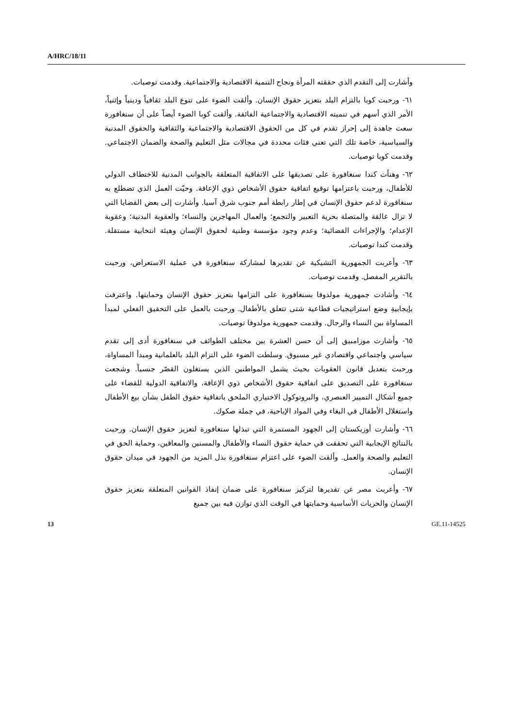A/HRC/18/11
وأشارت إلى التقدم الذي حققته المرأة ونجاح التنمية الاقتصادية والاجتماعية. وقدمت توصيات.
٦١- ورحبت كوبا بالتزام البلد بتعزيز حقوق الإنسان. وألقت الضوء على تنوع البلد ثقافياً ودينياً وإثنياً، الأمر الذي أسهم في تنميته الاقتصادية والاجتماعية الفائقة. وألقت كوبا الضوء أيضاً على أن سنغافورة سعت جاهدة إلى إحراز تقدم في كل من الحقوق الاقتصادية والاجتماعية والثقافية والحقوق المدنية والسياسية، خاصة تلك التي تعني فئات محددة في مجالات مثل التعليم والصحة والضمان الاجتماعي. وقدمت كوبا توصيات.
٦٢- وهنأت كندا سنغافورة على تصديقها على الاتفاقية المتعلقة بالجوانب المدنية للاختطاف الدولي للأطفال، ورحبت باعتزامها توقيع اتفاقية حقوق الأشخاص ذوي الإعاقة. وحيّت العمل الذي تضطلع به سنغافورة لدعم حقوق الإنسان في إطار رابطة أمم جنوب شرق آسيا. وأشارت إلى بعض القضايا التي لا تزال عالقة والمتصلة بحرية التعبير والتجمع؛ والعمال المهاجرين والنساء؛ والعقوبة البدنية؛ وعقوبة الإعدام؛ والإجراءات القضائية؛ وعدم وجود مؤسسة وطنية لحقوق الإنسان وهيئة انتخابية مستقلة. وقدمت كندا توصيات.
٦٣- وأعربت الجمهورية التشيكية عن تقديرها لمشاركة سنغافورة في عملية الاستعراض، ورحبت بالتقرير المفصل. وقدمت توصيات.
٦٤- وأشادت جمهورية مولدوفا بسنغافورة على التزامها بتعزيز حقوق الإنسان وحمايتها. واعترفت بإيجابيةِ وضع استراتيجيات قطاعية شتى تتعلق بالأطفال. ورحبت بالعمل على التحقيق الفعلي لمبدأ المساواة بين النساء والرجال. وقدمت جمهورية مولدوفا توصيات.
٦٥- وأشارت موزامبيق إلى أن حسن العشرة بين مختلف الطوائف في سنغافورة أدى إلى تقدم سياسي واجتماعي واقتصادي غير مسبوق. وسلطت الضوء على التزام البلد بالعلمانية ومبدأ المساواة، ورحبت بتعديل قانون العقوبات بحيث يشمل المواطنين الذين يستغلون القصّر جنسياً. وشجعت سنغافورة على التصديق على اتفاقية حقوق الأشخاص ذوي الإعاقة، والاتفاقية الدولية للقضاء على جميع أشكال التمييز العنصري، والبروتوكول الاختياري الملحق باتفاقية حقوق الطفل بشأن بيع الأطفال واستغلال الأطفال في البغاء وفي المواد الإباحية، في جملة صكوك.
٦٦- وأشارت أوزبكستان إلى الجهود المستمرة التي تبذلها سنغافورة لتعزيز حقوق الإنسان. ورحبت بالنتائج الإيجابية التي تحققت في حماية حقوق النساء والأطفال والمسنين والمعاقين، وحماية الحق في التعليم والصحة والعمل. وألقت الضوء على اعتزام سنغافورة بذل المزيد من الجهود في ميدان حقوق الإنسان.
٦٧- وأعربت مصر عن تقديرها لتركيز سنغافورة على ضمان إنفاذ القوانين المتعلقة بتعزيز حقوق الإنسان والحريات الأساسية وحمايتها في الوقت الذي توازن فيه بين جميع
13 GE.11-14525